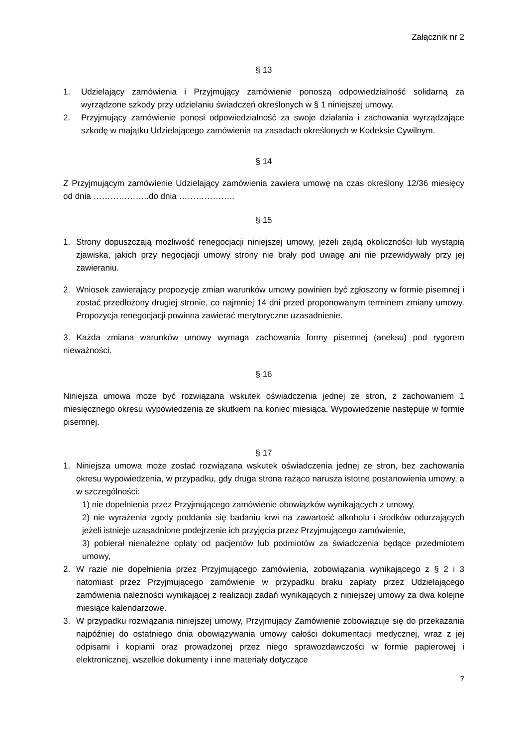Załącznik nr 2
§ 13
1. Udzielający zamówienia i Przyjmujący zamówienie ponoszą odpowiedzialność solidarną za wyrządzone szkody przy udzielaniu świadczeń określonych w § 1 niniejszej umowy.
2. Przyjmujący zamówienie ponosi odpowiedzialność za swoje działania i zachowania wyrządzające szkodę w majątku Udzielającego zamówienia na zasadach określonych w Kodeksie Cywilnym.
§ 14
Z Przyjmującym zamówienie Udzielający zamówienia zawiera umowę na czas określony 12/36 miesięcy od dnia ………………..do dnia ………………..
§ 15
1. Strony dopuszczają możliwość renegocjacji niniejszej umowy, jeżeli zajdą okoliczności lub wystąpią zjawiska, jakich przy negocjacji umowy strony nie brały pod uwagę ani nie przewidywały przy jej zawieraniu.
2. Wniosek zawierający propozycję zmian warunków umowy powinien być zgłoszony w formie pisemnej i zostać przedłożony drugiej stronie, co najmniej 14 dni przed proponowanym terminem zmiany umowy. Propozycja renegocjacji powinna zawierać merytoryczne uzasadnienie.
3. Każda zmiana warunków umowy wymaga zachowania formy pisemnej (aneksu) pod rygorem nieważności.
§ 16
Niniejsza umowa może być rozwiązana wskutek oświadczenia jednej ze stron, z zachowaniem 1 miesięcznego okresu wypowiedzenia ze skutkiem na koniec miesiąca. Wypowiedzenie następuje w formie pisemnej.
§ 17
1. Niniejsza umowa może zostać rozwiązana wskutek oświadczenia jednej ze stron, bez zachowania okresu wypowiedzenia, w przypadku, gdy druga strona rażąco narusza istotne postanowienia umowy, a w szczególności:
1) nie dopełnienia przez Przyjmującego zamówienie obowiązków wynikających z umowy,
2) nie wyrażenia zgody poddania się badaniu krwi na zawartość alkoholu i środków odurzających jeżeli istnieje uzasadnione podejrzenie ich przyjęcia przez Przyjmującego zamówienie,
3) pobierał nienależne opłaty od pacjentów lub podmiotów za świadczenia będące przedmiotem umowy,
2. W razie nie dopełnienia przez Przyjmującego zamówienia, zobowiązania wynikającego z § 2 i 3 natomiast przez Przyjmującego zamówienie w przypadku braku zapłaty przez Udzielającego zamówienia należności wynikającej z realizacji zadań wynikających z niniejszej umowy za dwa kolejne miesiące kalendarzowe.
3. W przypadku rozwiązania niniejszej umowy, Przyjmujący Zamówienie zobowiązuje się do przekazania najpóźniej do ostatniego dnia obowiązywania umowy całości dokumentacji medycznej, wraz z jej odpisami i kopiami oraz prowadzonej przez niego sprawozdawczości w formie papierowej i elektronicznej, wszelkie dokumenty i inne materiały dotyczące
7